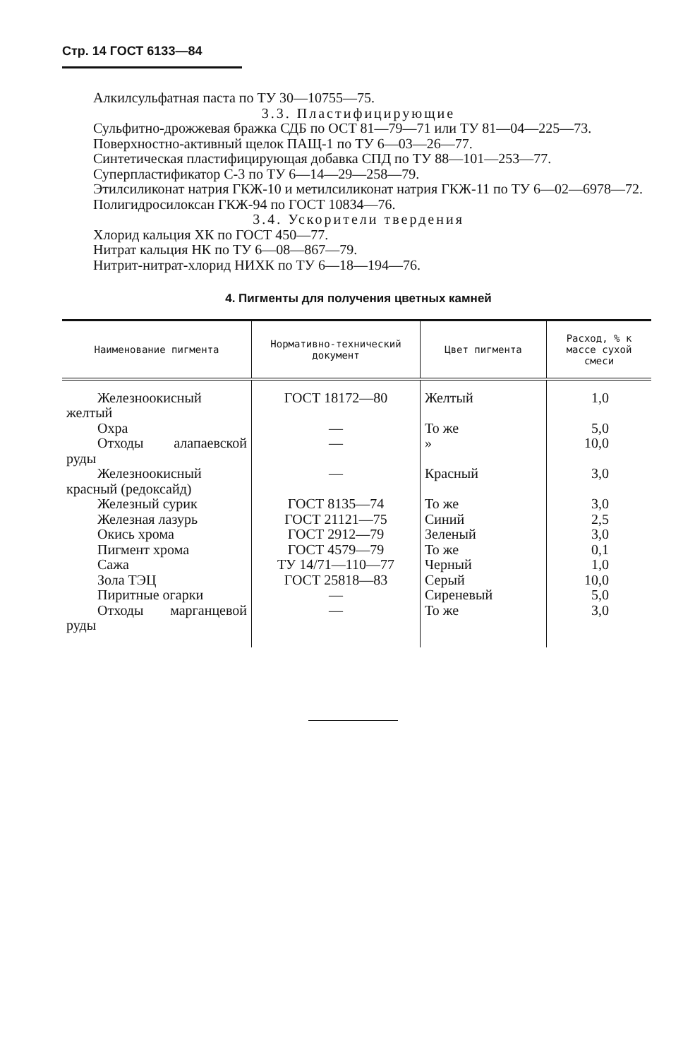Стр. 14 ГОСТ 6133—84
Алкилсульфатная паста по ТУ 30—10755—75.
3.3. Пластифицирующие
Сульфитно-дрожжевая бражка СДБ по ОСТ 81—79—71 или ТУ 81—04—225—73.
Поверхностно-активный щелок ПАЩ-1 по ТУ 6—03—26—77.
Синтетическая пластифицирующая добавка СПД по ТУ 88—101—253—77.
Суперпластификатор С-3 по ТУ 6—14—29—258—79.
Этилсиликонат натрия ГКЖ-10 и метилсиликонат натрия ГКЖ-11 по ТУ 6—02—6978—72.
Полигидросилоксан ГКЖ-94 по ГОСТ 10834—76.
3.4. Ускорители твердения
Хлорид кальция ХК по ГОСТ 450—77.
Нитрат кальция НК по ТУ 6—08—867—79.
Нитрит-нитрат-хлорид НИХК по ТУ 6—18—194—76.
4. Пигменты для получения цветных камней
| Наименование пигмента | Нормативно-технический документ | Цвет пигмента | Расход, % к массе сухой смеси |
| --- | --- | --- | --- |
| Железноокисный желтый | ГОСТ 18172—80 | Желтый | 1,0 |
| Охра | — | То же | 5,0 |
| Отходы алапаевской руды | — | » | 10,0 |
| Железноокисный красный (редоксайд) | — | Красный | 3,0 |
| Железный сурик | ГОСТ 8135—74 | То же | 3,0 |
| Железная лазурь | ГОСТ 21121—75 | Синий | 2,5 |
| Окись хрома | ГОСТ 2912—79 | Зеленый | 3,0 |
| Пигмент хрома | ГОСТ 4579—79 | То же | 0,1 |
| Сажа | ТУ 14/71—110—77 | Черный | 1,0 |
| Зола ТЭЦ | ГОСТ 25818—83 | Серый | 10,0 |
| Пиритные огарки | — | Сиреневый | 5,0 |
| Отходы марганцевой руды | — | То же | 3,0 |